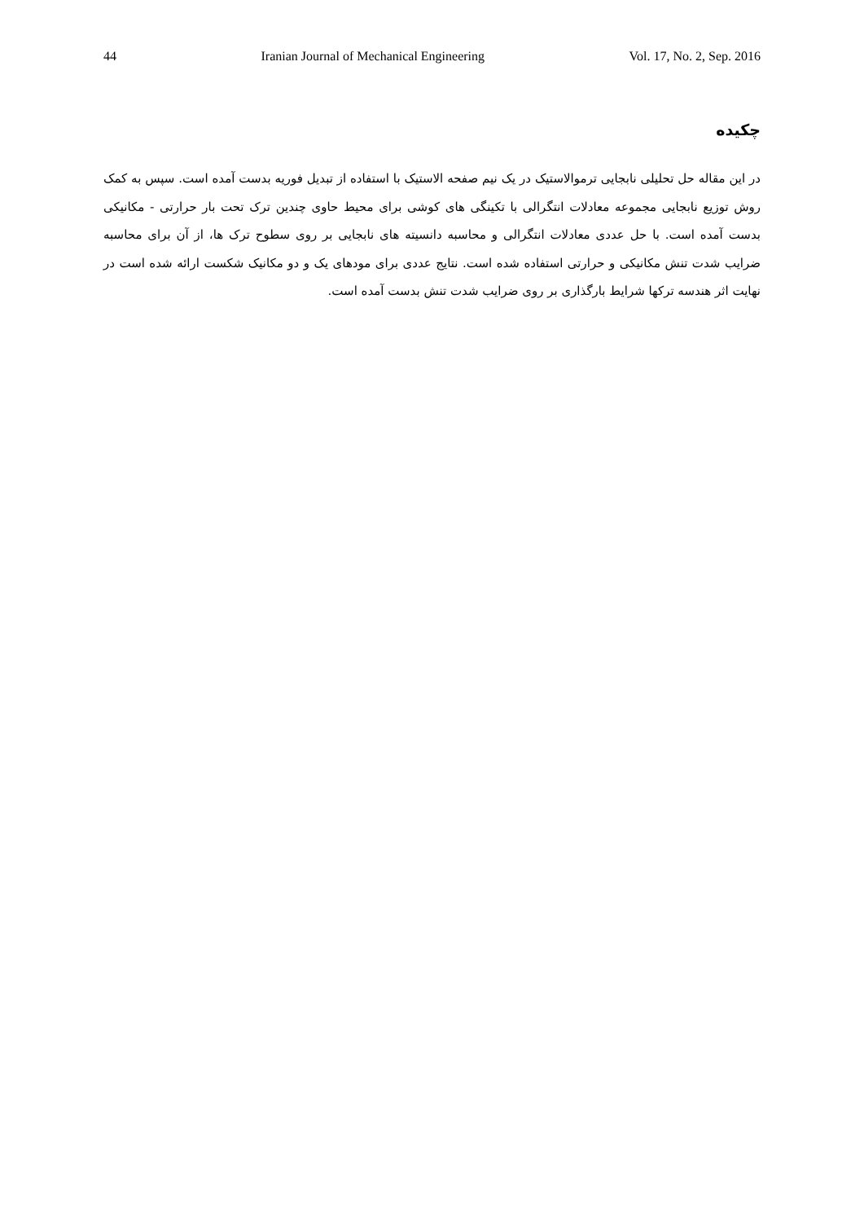44 Iranian Journal of Mechanical Engineering Vol. 17, No. 2, Sep. 2016
چکیده
در این مقاله حل تحلیلی نابجایی ترموالاستیک در یک نیم صفحه الاستیک با استفاده از تبدیل فوریه بدست آمده است. سپس به کمک روش توزیع نابجایی مجموعه معادلات انتگرالی با تکینگی های کوشی برای محیط حاوی چندین ترک تحت بار حرارتی - مکانیکی بدست آمده است. با حل عددی معادلات انتگرالی و محاسبه دانسیته های نابجایی بر روی سطوح ترک ها، از آن برای محاسبه ضرایب شدت تنش مکانیکی و حرارتی استفاده شده است. نتایج عددی برای مودهای یک و دو مکانیک شکست ارائه شده است در نهایت اثر هندسه ترکها شرایط بارگذاری بر روی ضرایب شدت تنش بدست آمده است.